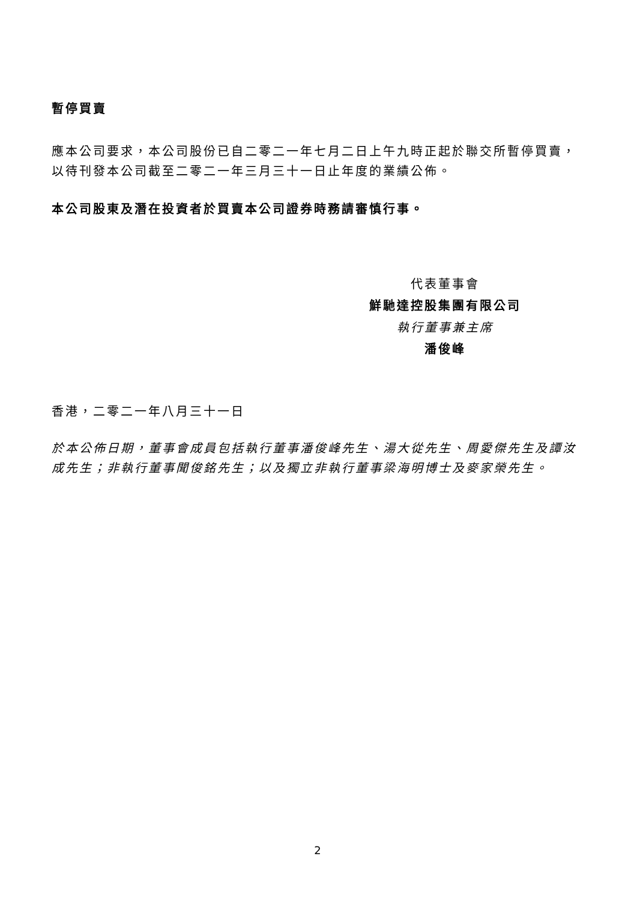暫停買賣
應本公司要求，本公司股份已自二零二一年七月二日上午九時正起於聯交所暫停買賣，以待刊發本公司截至二零二一年三月三十一日止年度的業績公佈。
本公司股東及潛在投資者於買賣本公司證券時務請審慎行事。
代表董事會
鮮馳達控股集團有限公司
執行董事兼主席
潘俊峰
香港，二零二一年八月三十一日
於本公佈日期，董事會成員包括執行董事潘俊峰先生、湯大從先生、周愛傑先生及譚汝成先生；非執行董事聞俊銘先生；以及獨立非執行董事梁海明博士及麥家榮先生。
2